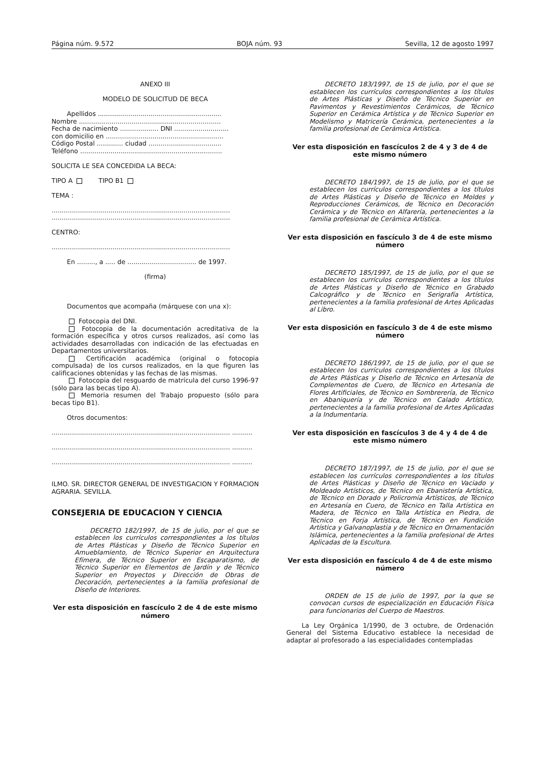Página núm. 9.572 BOJA núm. 93 Sevilla, 12 de agosto 1997
ANEXO III
MODELO DE SOLICITUD DE BECA
Apellidos .............................................................
Nombre ......................................................................
Fecha de nacimiento ................... DNI ...........................
con domicilio en ..........................................................
Código Postal ............. ciudad ....................................
Teléfono ......................................................................
SOLICITA LE SEA CONCEDIDA LA BECA:
TIPO A TIPO B1
TEMA :
........................................................................................
........................................................................................
CENTRO:
........................................................................................
En ........., a ..... de .................................. de 1997.
(firma)
Documentos que acompaña (márquese con una x):
Fotocopia del DNI.
Fotocopia de la documentación acreditativa de la formación específica y otros cursos realizados, así como las actividades desarrolladas con indicación de las efectuadas en Departamentos universitarios.
Certificación académica (original o fotocopia compulsada) de los cursos realizados, en la que figuren las calificaciones obtenidas y las fechas de las mismas.
Fotocopia del resguardo de matrícula del curso 1996-97 (sólo para las becas tipo A).
Memoria resumen del Trabajo propuesto (sólo para becas tipo B1).
Otros documentos:
........................................................................................ ..........
........................................................................................ ..........
........................................................................................ ..........
ILMO. SR. DIRECTOR GENERAL DE INVESTIGACION Y FORMACION AGRARIA. SEVILLA.
CONSEJERIA DE EDUCACION Y CIENCIA
DECRETO 182/1997, de 15 de julio, por el que se establecen los currículos correspondientes a los títulos de Artes Plásticas y Diseño de Técnico Superior en Amueblamiento, de Técnico Superior en Arquitectura Efímera, de Técnico Superior en Escaparatismo, de Técnico Superior en Elementos de Jardín y de Técnico Superior en Proyectos y Dirección de Obras de Decoración, pertenecientes a la familia profesional de Diseño de Interiores.
Ver esta disposición en fascículo 2 de 4 de este mismo número
DECRETO 183/1997, de 15 de julio, por el que se establecen los currículos correspondientes a los títulos de Artes Plásticas y Diseño de Técnico Superior en Pavimentos y Revestimientos Cerámicos, de Técnico Superior en Cerámica Artística y de Técnico Superior en Modelismo y Matricería Cerámica, pertenecientes a la familia profesional de Cerámica Artística.
Ver esta disposición en fascículos 2 de 4 y 3 de 4 de este mismo número
DECRETO 184/1997, de 15 de julio, por el que se establecen los currículos correspondientes a los títulos de Artes Plásticas y Diseño de Técnico en Moldes y Reproducciones Cerámicos, de Técnico en Decoración Cerámica y de Técnico en Alfarería, pertenecientes a la familia profesional de Cerámica Artística.
Ver esta disposición en fascículo 3 de 4 de este mismo número
DECRETO 185/1997, de 15 de julio, por el que se establecen los currículos correspondientes a los títulos de Artes Plásticas y Diseño de Técnico en Grabado Calcográfico y de Técnico en Serigrafía Artística, pertenecientes a la familia profesional de Artes Aplicadas al Libro.
Ver esta disposición en fascículo 3 de 4 de este mismo número
DECRETO 186/1997, de 15 de julio, por el que se establecen los currículos correspondientes a los títulos de Artes Plásticas y Diseño de Técnico en Artesanía de Complementos de Cuero, de Técnico en Artesanía de Flores Artificiales, de Técnico en Sombrerería, de Técnico en Abaniquería y de Técnico en Calado Artístico, pertenecientes a la familia profesional de Artes Aplicadas a la Indumentaria.
Ver esta disposición en fascículos 3 de 4 y 4 de 4 de este mismo número
DECRETO 187/1997, de 15 de julio, por el que se establecen los currículos correspondientes a los títulos de Artes Plásticas y Diseño de Técnico en Vaciado y Moldeado Artísticos, de Técnico en Ebanistería Artística, de Técnico en Dorado y Policromía Artísticos, de Técnico en Artesanía en Cuero, de Técnico en Talla Artística en Madera, de Técnico en Talla Artística en Piedra, de Técnico en Forja Artística, de Técnico en Fundición Artística y Galvanoplastia y de Técnico en Ornamentación Islámica, pertenecientes a la familia profesional de Artes Aplicadas de la Escultura.
Ver esta disposición en fascículo 4 de 4 de este mismo número
ORDEN de 15 de julio de 1997, por la que se convocan cursos de especialización en Educación Física para funcionarios del Cuerpo de Maestros.
La Ley Orgánica 1/1990, de 3 octubre, de Ordenación General del Sistema Educativo establece la necesidad de adaptar al profesorado a las especialidades contempladas